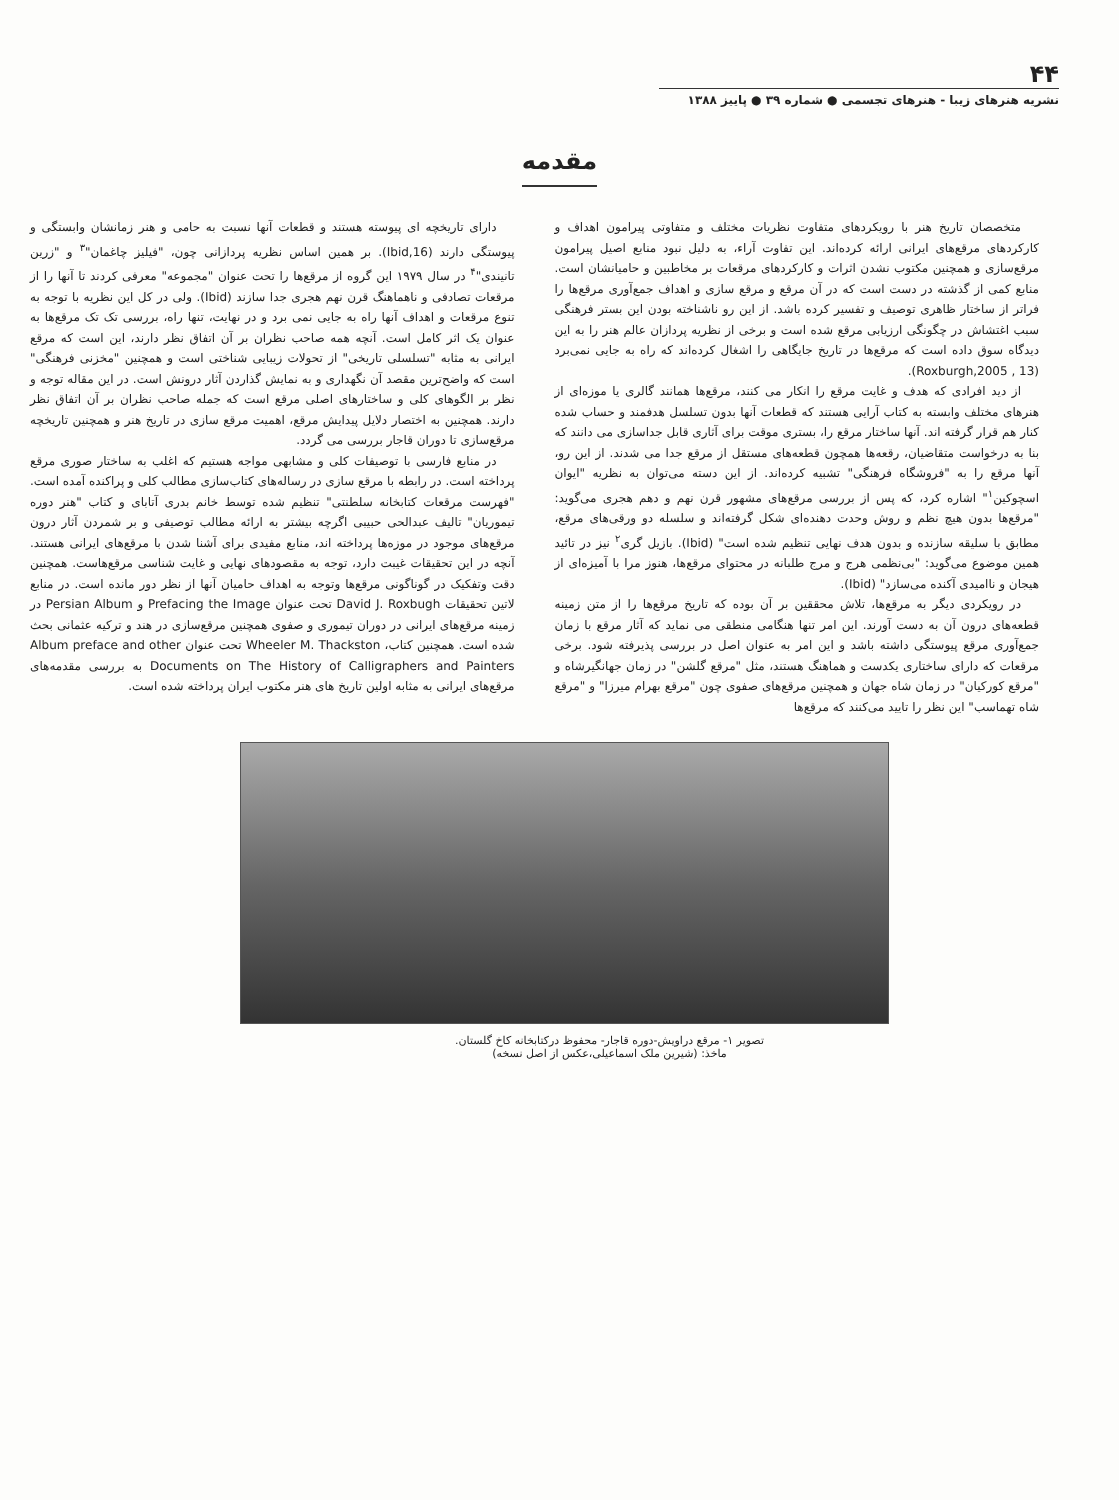۴۴
نشریه هنرهای زیبا - هنرهای تجسمی ● شماره ۳۹ ● پاییز ۱۳۸۸
مقدمه
متخصصان تاریخ هنر با رویکردهای متفاوت نظریات مختلف و متفاوتی پیرامون اهداف و کارکردهای مرقع‌های ایرانی ارائه کرده‌اند. این تفاوت آراء، به دلیل نبود منابع اصیل پیرامون مرقع‌سازی و همچنین مکتوب نشدن اثرات و کارکردهای مرقعات بر مخاطبین و حامیانشان است. منابع کمی از گذشته در دست است که در آن مرقع و مرقع سازی و اهداف جمع‌آوری مرقع‌ها را فراتر از ساختار ظاهری توصیف و تفسیر کرده باشد. از این رو ناشناخته بودن این بستر فرهنگی سبب اغتشاش در چگونگی ارزیابی مرقع شده است و برخی از نظریه پردازان عالم هنر را به این دیدگاه سوق داده است که مرقع‌ها در تاریخ جایگاهی را اشغال کرده‌اند که راه به جایی نمی‌برد (Roxburgh,2005 , 13).
از دید افرادی که هدف و غایت مرقع را انکار می کنند، مرقع‌ها همانند گالری یا موزه‌ای از هنرهای مختلف وابسته به کتاب آرایی هستند که قطعات آنها بدون تسلسل هدفمند و حساب شده کنار هم قرار گرفته اند. آنها ساختار مرقع را، بستری موقت برای آثاری قابل جداسازی می دانند که بنا به درخواست متقاضیان، رقعه‌ها همچون قطعه‌های مستقل از مرقع جدا می شدند. از این رو، آنها مرقع را به "فروشگاه فرهنگی" تشبیه کرده‌اند. از این دسته می‌توان به نظریه "ایوان اسچوکین<sup>۱</sup>" اشاره کرد، که پس از بررسی مرقع‌های مشهور قرن نهم و دهم هجری می‌گوید: "مرقع‌ها بدون هیچ نظم و روش وحدت دهنده‌ای شکل گرفته‌اند و سلسله دو ورقی‌های مرقع، مطابق با سلیقه سازنده و بدون هدف نهایی تنظیم شده است" (Ibid). بازیل گری<sup>۲</sup> نیز در تائید همین موضوع می‌گوید: "بی‌نظمی هرج و مرج طلبانه در محتوای مرقع‌ها، هنوز مرا با آمیزه‌ای از هیجان و ناامیدی آکنده می‌سازد" (Ibid).
در رویکردی دیگر به مرقع‌ها، تلاش محققین بر آن بوده که تاریخ مرقع‌ها را از متن زمینه قطعه‌های درون آن به دست آورند. این امر تنها هنگامی منطقی می نماید که آثار مرقع با زمان جمع‌آوری مرقع پیوستگی داشته باشد و این امر به عنوان اصل در بررسی پذیرفته شود. برخی مرقعات که دارای ساختاری یکدست و هماهنگ هستند، مثل "مرقع گلشن" در زمان جهانگیرشاه و "مرقع کورکیان" در زمان شاه جهان و همچنین مرقع‌های صفوی چون "مرقع بهرام میرزا" و "مرقع شاه تهماسب" این نظر را تایید می‌کنند که مرقع‌ها
دارای تاریخچه ای پیوسته هستند و قطعات آنها نسبت به حامی و هنر زمانشان وابستگی و پیوستگی دارند (Ibid,16). بر همین اساس نظریه پردازانی چون، "فیلیز چاغمان"<sup>۳</sup> و "زرین تانیندی"<sup>۴</sup> در سال ۱۹۷۹ این گروه از مرقع‌ها را تحت عنوان "مجموعه" معرفی کردند تا آنها را از مرقعات تصادفی و ناهماهنگ قرن نهم هجری جدا سازند (Ibid). ولی در کل این نظریه با توجه به تنوع مرقعات و اهداف آنها راه به جایی نمی برد و در نهایت، تنها راه، بررسی تک تک مرقع‌ها به عنوان یک اثر کامل است. آنچه همه صاحب نظران بر آن اتفاق نظر دارند، این است که مرقع ایرانی به مثابه "تسلسلی تاریخی" از تحولات زیبایی شناختی است و همچنین "مخزنی فرهنگی" است که واضح‌ترین مقصد آن نگهداری و به نمایش گذاردن آثار درونش است. در این مقاله توجه و نظر بر الگوهای کلی و ساختارهای اصلی مرقع است که جمله صاحب نظران بر آن اتفاق نظر دارند. همچنین به اختصار دلایل پیدایش مرقع، اهمیت مرقع سازی در تاریخ هنر و همچنین تاریخچه مرقع‌سازی تا دوران قاجار بررسی می گردد.
در منابع فارسی با توصیفات کلی و مشابهی مواجه هستیم که اغلب به ساختار صوری مرقع پرداخته است. در رابطه با مرقع سازی در رساله‌های کتاب‌سازی مطالب کلی و پراکنده آمده است. "فهرست مرقعات کتابخانه سلطنتی" تنظیم شده توسط خانم بدری آتابای و کتاب "هنر دوره تیموریان" تالیف عبدالحی حبیبی اگرچه بیشتر به ارائه مطالب توصیفی و بر شمردن آثار درون مرقع‌های موجود در موزه‌ها پرداخته اند، منابع مفیدی برای آشنا شدن با مرقع‌های ایرانی هستند. آنچه در این تحقیقات غیبت دارد، توجه به مقصودهای نهایی و غایت شناسی مرقع‌هاست. همچنین دقت وتفکیک در گوناگونی مرقع‌ها وتوجه به اهداف حامیان آنها از نظر دور مانده است. در منابع لاتین تحقیقات David J. Roxbugh تحت عنوان Prefacing the Image و Persian Album در زمینه مرقع‌های ایرانی در دوران تیموری و صفوی همچنین مرقع‌سازی در هند و ترکیه عثمانی بحث شده است. همچنین کتاب، Wheeler M. Thackston تحت عنوان Album preface and other Documents on The History of Calligraphers and Painters به بررسی مقدمه‌های مرقع‌های ایرانی به مثابه اولین تاریخ های هنر مکتوب ایران پرداخته شده است.
تصویر ۱- مرقع دراویش-دوره قاجار- محفوظ درکتابخانه کاخ گلستان.
ماخذ: (شیرین ملک اسماعیلی،عکس از اصل نسخه)